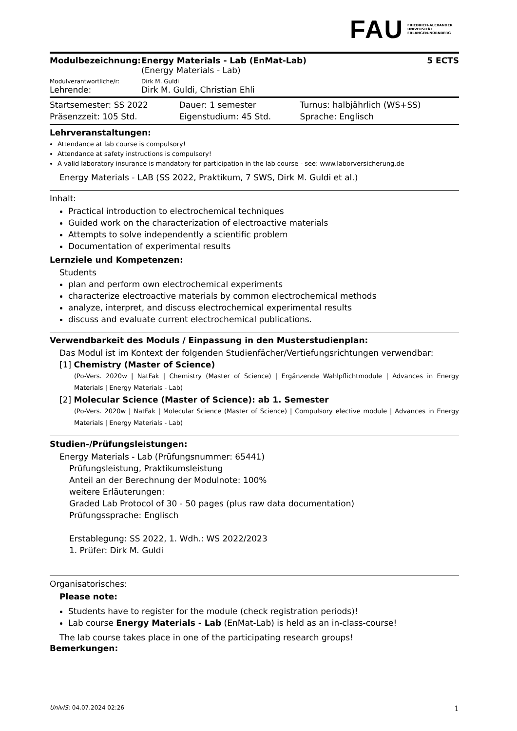FAU FRIEDRICH-ALEXANDER
UNIVERSITÄT
ERLANGEN-NÜRNBERG
| Modulbezeichnung: | Energy Materials - Lab (EnMat-Lab) (Energy Materials - Lab) | 5 ECTS |
| Modulverantwortliche/r: | Dirk M. Guldi | |
| Lehrende: | Dirk M. Guldi, Christian Ehli | |
| Startsemester: SS 2022 | Dauer: 1 semester | Turnus: halbjährlich (WS+SS) |
| Präsenzzeit: 105 Std. | Eigenstudium: 45 Std. | Sprache: Englisch |
Lehrveranstaltungen:
Attendance at lab course is compulsory!
Attendance at safety instructions is compulsory!
A valid laboratory insurance is mandatory for participation in the lab course - see: www.laborversicherung.de
Energy Materials - LAB (SS 2022, Praktikum, 7 SWS, Dirk M. Guldi et al.)
Inhalt:
Practical introduction to electrochemical techniques
Guided work on the characterization of electroactive materials
Attempts to solve independently a scientific problem
Documentation of experimental results
Lernziele und Kompetenzen:
Students
plan and perform own electrochemical experiments
characterize electroactive materials by common electrochemical methods
analyze, interpret, and discuss electrochemical experimental results
discuss and evaluate current electrochemical publications.
Verwendbarkeit des Moduls / Einpassung in den Musterstudienplan:
Das Modul ist im Kontext der folgenden Studienfächer/Vertiefungsrichtungen verwendbar:
[1] Chemistry (Master of Science)
(Po-Vers. 2020w | NatFak | Chemistry (Master of Science) | Ergänzende Wahlpflichtmodule | Advances in Energy Materials | Energy Materials - Lab)
[2] Molecular Science (Master of Science): ab 1. Semester
(Po-Vers. 2020w | NatFak | Molecular Science (Master of Science) | Compulsory elective module | Advances in Energy Materials | Energy Materials - Lab)
Studien-/Prüfungsleistungen:
Energy Materials - Lab (Prüfungsnummer: 65441)
Prüfungsleistung, Praktikumsleistung
Anteil an der Berechnung der Modulnote: 100%
weitere Erläuterungen:
Graded Lab Protocol of 30 - 50 pages (plus raw data documentation)
Prüfungssprache: Englisch
Erstablegung: SS 2022, 1. Wdh.: WS 2022/2023
1. Prüfer: Dirk M. Guldi
Organisatorisches:
Please note:
Students have to register for the module (check registration periods)!
Lab course Energy Materials - Lab (EnMat-Lab) is held as an in-class-course!
The lab course takes place in one of the participating research groups!
Bemerkungen:
UnivIS: 04.07.2024 02:26 1